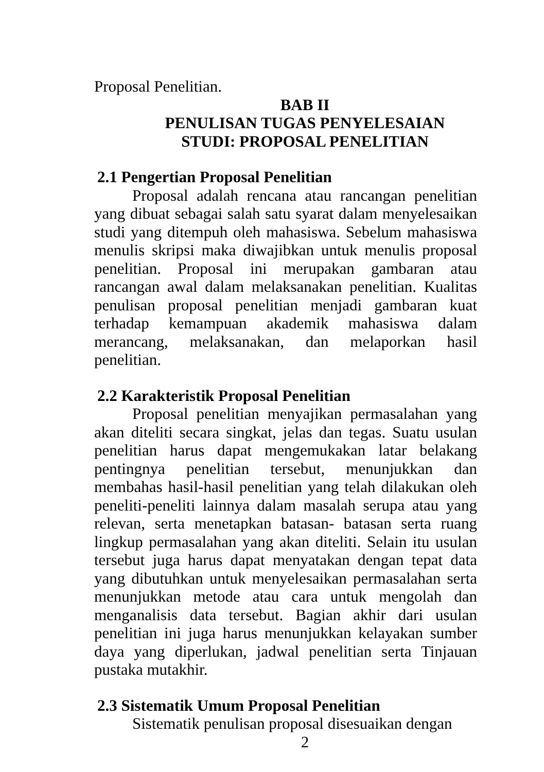Proposal Penelitian.
BAB II
PENULISAN TUGAS PENYELESAIAN
STUDI: PROPOSAL PENELITIAN
2.1 Pengertian Proposal Penelitian
Proposal adalah rencana atau rancangan penelitian yang dibuat sebagai salah satu syarat dalam menyelesaikan studi yang ditempuh oleh mahasiswa. Sebelum mahasiswa menulis skripsi maka diwajibkan untuk menulis proposal penelitian. Proposal ini merupakan gambaran atau rancangan awal dalam melaksanakan penelitian. Kualitas penulisan proposal penelitian menjadi gambaran kuat terhadap kemampuan akademik mahasiswa dalam merancang, melaksanakan, dan melaporkan hasil penelitian.
2.2 Karakteristik Proposal Penelitian
Proposal penelitian menyajikan permasalahan yang akan diteliti secara singkat, jelas dan tegas. Suatu usulan penelitian harus dapat mengemukakan latar belakang pentingnya penelitian tersebut, menunjukkan dan membahas hasil-hasil penelitian yang telah dilakukan oleh peneliti-peneliti lainnya dalam masalah serupa atau yang relevan, serta menetapkan batasan- batasan serta ruang lingkup permasalahan yang akan diteliti. Selain itu usulan tersebut juga harus dapat menyatakan dengan tepat data yang dibutuhkan untuk menyelesaikan permasalahan serta menunjukkan metode atau cara untuk mengolah dan menganalisis data tersebut. Bagian akhir dari usulan penelitian ini juga harus menunjukkan kelayakan sumber daya yang diperlukan, jadwal penelitian serta Tinjauan pustaka mutakhir.
2.3 Sistematik Umum Proposal Penelitian
Sistematik penulisan proposal disesuaikan dengan
2